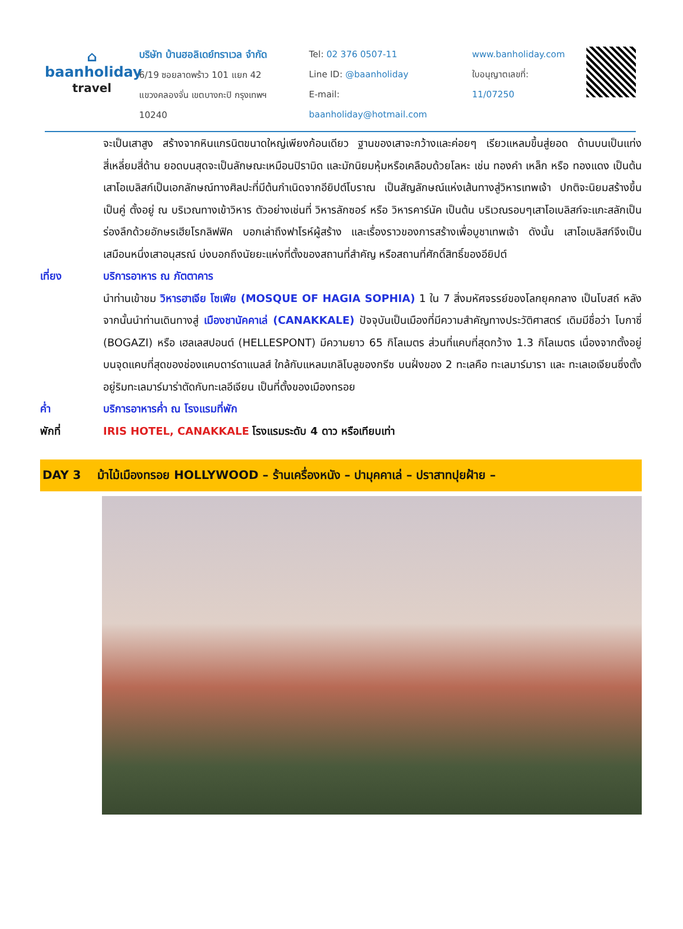⌂
baanholiday
travel
บริษัท บ้านฮอลิเดย์ทราเวล จำกัด
6/19 ซอยลาดพร้าว 101 แยก 42
แขวงคลองจั่น เขตบางกะปิ กรุงเทพฯ 10240
Tel: 02 376 0507-11
Line ID: @baanholiday
E-mail: baanholiday@hotmail.com
www.banholiday.com
ใบอนุญาตเลขที่: 11/07250
จะเป็นเสาสูง สร้างจากหินแกรนิตขนาดใหญ่เพียงก้อนเดียว ฐานของเสาจะกว้างและค่อยๆ เรียวแหลมขึ้นสู่ยอด ด้านบนเป็นแท่งสี่เหลี่ยมสี่ด้าน ยอดบนสุดจะเป็นลักษณะเหมือนปิรามิด และมักนิยมหุ้มหรือเคลือบด้วยโลหะ เช่น ทองคำ เหล็ก หรือ ทองแดง เป็นต้น เสาโอเบลิสก์เป็นเอกลักษณ์ทางศิลปะที่มีต้นกำเนิดจากอียิปต์โบราณ เป็นสัญลักษณ์แห่งเส้นทางสู่วิหารเทพเจ้า ปกติจะนิยมสร้างขึ้นเป็นคู่ ตั้งอยู่ ณ บริเวณทางเข้าวิหาร ตัวอย่างเช่นที่ วิหารลักซอร์ หรือ วิหารคาร์นัค เป็นต้น บริเวณรอบๆเสาโอเบลิสก์จะแกะสลักเป็นร่องลึกด้วยอักษรเฮียโรกลิฟฟิค บอกเล่าถึงฟาโรห์ผู้สร้าง และเรื่องราวของการสร้างเพื่อบูชาเทพเจ้า ดังนั้น เสาโอเบลิสก์จึงเป็นเสมือนหนึ่งเสาอนุสรณ์ บ่งบอกถึงนัยยะแห่งที่ตั้งของสถานที่สำคัญ หรือสถานที่ศักดิ์สิทธิ์ของอียิปต์
เที่ยง บริการอาหาร ณ ภัตตาคาร
นำท่านเข้าชม วิหารฮาเจีย โซเฟีย (MOSQUE OF HAGIA SOPHIA) 1 ใน 7 สิ่งมหัศจรรย์ของโลกยุคกลาง เป็นโบสถ์ หลังจากนั้นนำท่านเดินทางสู่ เมืองชานัคคาเล่ (CANAKKALE) ปัจจุบันเป็นเมืองที่มีความสำคัญทางประวัติศาสตร์ เดิมมีชื่อว่า โบกาซี่ (BOGAZI) หรือ เฮลเลสปอนต์ (HELLESPONT) มีความยาว 65 กิโลเมตร ส่วนที่แคบที่สุดกว้าง 1.3 กิโลเมตร เนื่องจากตั้งอยู่บนจุดแคบที่สุดของช่องแคบดาร์ดาแนลส์ ใกล้กับแหลมเกลิโบลูของกรีซ บนฝั่งของ 2 ทะเลคือ ทะเลมาร์มารา และ ทะเลเอเจียนซึ่งตั้งอยู่ริมทะเลมาร์มาร่าตัดกับทะเลอีเจียน เป็นที่ตั้งของเมืองทรอย
ค่ำ บริการอาหารค่ำ ณ โรงแรมที่พัก
พักที่ IRIS HOTEL, CANAKKALE โรงแรมระดับ 4 ดาว หรือเทียบเท่า
DAY 3 ม้าไม้เมืองทรอย HOLLYWOOD – ร้านเครื่องหนัง – ปามุคคาเล่ – ปราสาทปุยฝ้าย –